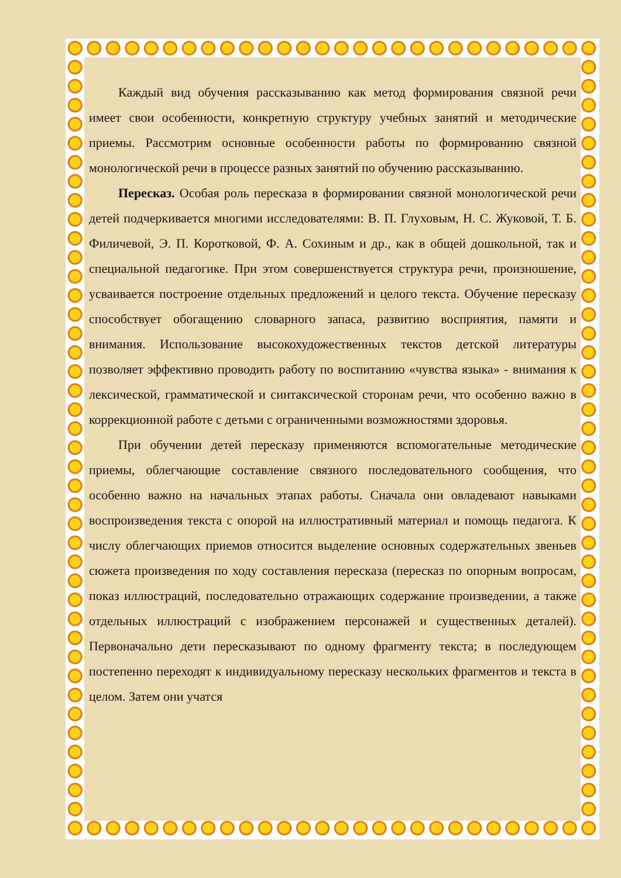Каждый вид обучения рассказыванию как метод формирования связной речи имеет свои особенности, конкретную структуру учебных занятий и методические приемы. Рассмотрим основные особенности работы по формированию связной монологической речи в процессе разных занятий по обучению рассказыванию.
Пересказ. Особая роль пересказа в формировании связной монологической речи детей подчеркивается многими исследователями: В. П. Глуховым, Н. С. Жуковой, Т. Б. Филичевой, Э. П. Коротковой, Ф. А. Сохиным и др., как в общей дошкольной, так и специальной педагогике. При этом совершенствуется структура речи, произношение, усваивается построение отдельных предложений и целого текста. Обучение пересказу способствует обогащению словарного запаса, развитию восприятия, памяти и внимания. Использование высокохудожественных текстов детской литературы позволяет эффективно проводить работу по воспитанию «чувства языка» - внимания к лексической, грамматической и синтаксической сторонам речи, что особенно важно в коррекционной работе с детьми с ограниченными возможностями здоровья.
При обучении детей пересказу применяются вспомогательные методические приемы, облегчающие составление связного последовательного сообщения, что особенно важно на начальных этапах работы. Сначала они овладевают навыками воспроизведения текста с опорой на иллюстративный материал и помощь педагога. К числу облегчающих приемов относится выделение основных содержательных звеньев сюжета произведения по ходу составления пересказа (пересказ по опорным вопросам, показ иллюстраций, последовательно отражающих содержание произведении, а также отдельных иллюстраций с изображением персонажей и существенных деталей). Первоначально дети пересказывают по одному фрагменту текста; в последующем постепенно переходят к индивидуальному пересказу нескольких фрагментов и текста в целом. Затем они учатся